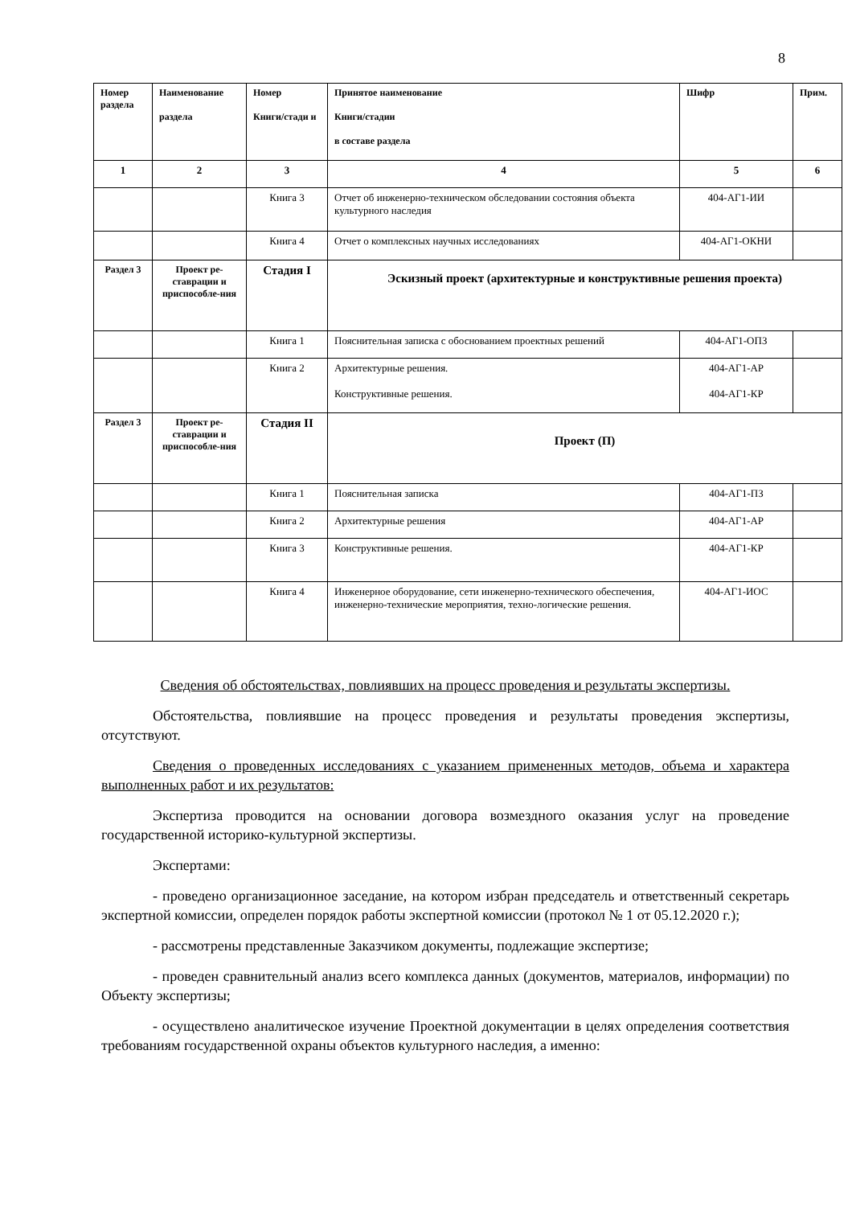8
| Номер раздела | Наименование раздела | Номер Книги/стади и | Принятое наименование Книги/стадии в составе раздела | Шифр | Прим. |
| --- | --- | --- | --- | --- | --- |
| 1 | 2 | 3 | 4 | 5 | 6 |
| | | Книга 3 | Отчет об инженерно-техническом обследовании состояния объекта культурного наследия | 404-АГ1-ИИ | |
| | | Книга 4 | Отчет о комплексных научных исследованиях | 404-АГ1-ОКНИ | |
| Раздел 3 | Проект ре-ставрации и приспособле-ния | Стадия I | Эскизный проект (архитектурные и конструктивные решения проекта) | | |
| | | Книга 1 | Пояснительная записка с обоснованием проектных решений | 404-АГ1-ОПЗ | |
| | | Книга 2 | Архитектурные решения. Конструктивные решения. | 404-АГ1-АР 404-АГ1-КР | |
| Раздел 3 | Проект ре-ставрации и приспособле-ния | Стадия II | Проект (П) | | |
| | | Книга 1 | Пояснительная записка | 404-АГ1-ПЗ | |
| | | Книга 2 | Архитектурные решения | 404-АГ1-АР | |
| | | Книга 3 | Конструктивные решения. | 404-АГ1-КР | |
| | | Книга 4 | Инженерное оборудование, сети инженерно-технического обеспечения, инженерно-технические мероприятия, техно-логические решения. | 404-АГ1-ИОС | |
Сведения об обстоятельствах, повлиявших на процесс проведения и результаты экспертизы.
Обстоятельства, повлиявшие на процесс проведения и результаты проведения экспертизы, отсутствуют.
Сведения о проведенных исследованиях с указанием примененных методов, объема и характера выполненных работ и их результатов:
Экспертиза проводится на основании договора возмездного оказания услуг на проведение государственной историко-культурной экспертизы.
Экспертами:
- проведено организационное заседание, на котором избран председатель и ответственный секретарь экспертной комиссии, определен порядок работы экспертной комиссии (протокол № 1 от 05.12.2020 г.);
- рассмотрены представленные Заказчиком документы, подлежащие экспертизе;
- проведен сравнительный анализ всего комплекса данных (документов, материалов, информации) по Объекту экспертизы;
- осуществлено аналитическое изучение Проектной документации в целях определения соответствия требованиям государственной охраны объектов культурного наследия, а именно: